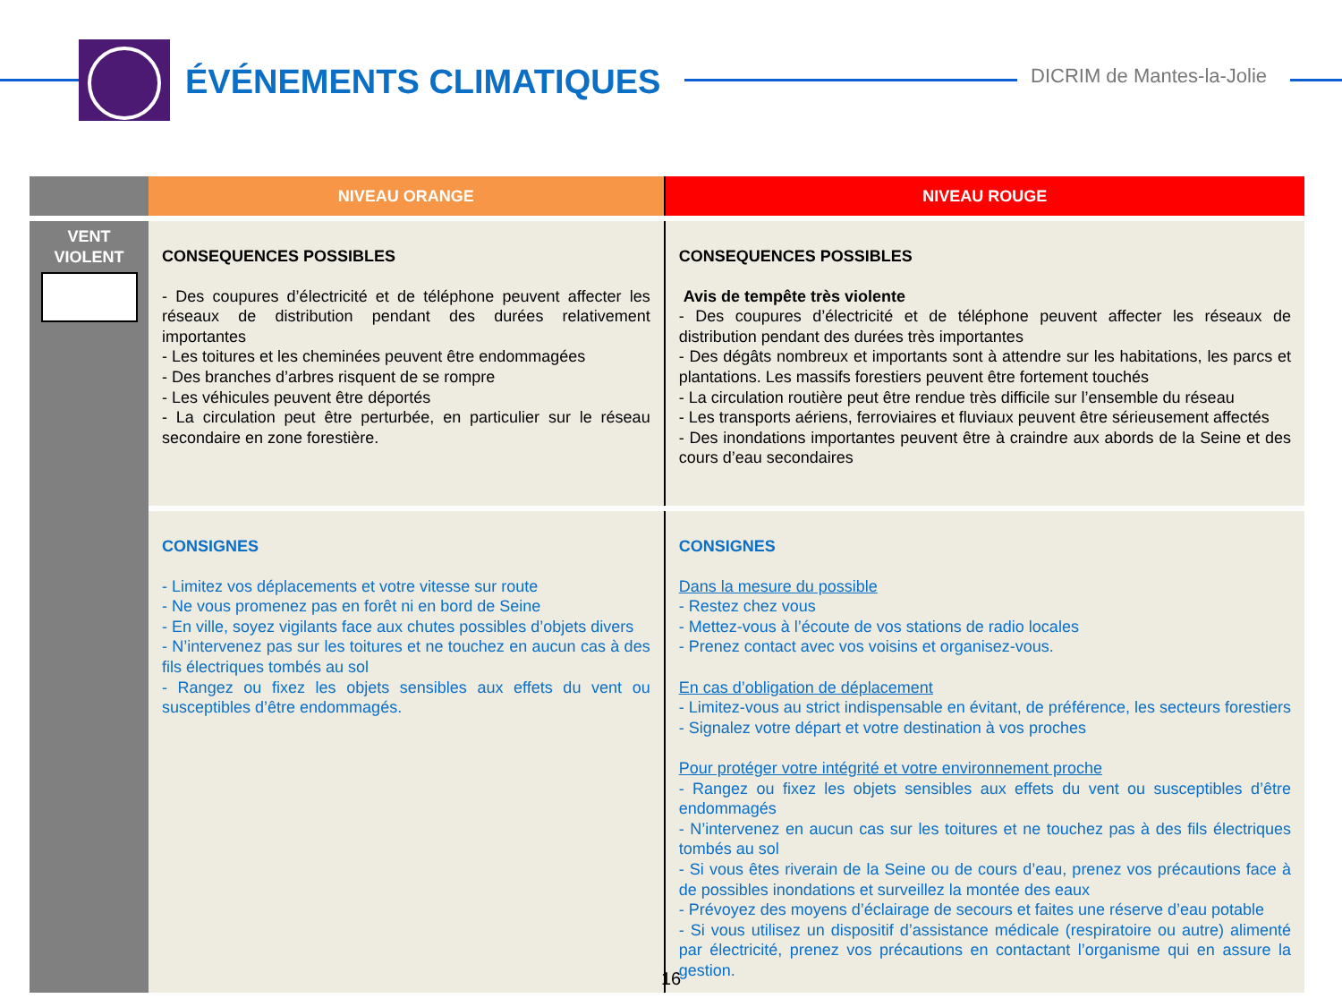ÉVÉNEMENTS CLIMATIQUES DICRIM de Mantes-la-Jolie
| | NIVEAU ORANGE | NIVEAU ROUGE |
| --- | --- | --- |
| VENT VIOLENT | CONSEQUENCES POSSIBLES - Des coupures d’électricité et de téléphone peuvent affecter les réseaux de distribution pendant des durées relativement importantes - Les toitures et les cheminées peuvent être endommagées - Des branches d’arbres risquent de se rompre - Les véhicules peuvent être déportés - La circulation peut être perturbée, en particulier sur le réseau secondaire en zone forestière. | CONSEQUENCES POSSIBLES Avis de tempête très violente - Des coupures d’électricité et de téléphone peuvent affecter les réseaux de distribution pendant des durées très importantes - Des dégâts nombreux et importants sont à attendre sur les habitations, les parcs et plantations. Les massifs forestiers peuvent être fortement touchés - La circulation routière peut être rendue très difficile sur l’ensemble du réseau - Les transports aériens, ferroviaires et fluviaux peuvent être sérieusement affectés - Des inondations importantes peuvent être à craindre aux abords de la Seine et des cours d’eau secondaires |
| | CONSIGNES - Limitez vos déplacements et votre vitesse sur route - Ne vous promenez pas en forêt ni en bord de Seine - En ville, soyez vigilants face aux chutes possibles d’objets divers - N’intervenez pas sur les toitures et ne touchez en aucun cas à des fils électriques tombés au sol - Rangez ou fixez les objets sensibles aux effets du vent ou susceptibles d’être endommagés. | CONSIGNES Dans la mesure du possible - Restez chez vous - Mettez-vous à l’écoute de vos stations de radio locales - Prenez contact avec vos voisins et organisez-vous. En cas d’obligation de déplacement - Limitez-vous au strict indispensable en évitant, de préférence, les secteurs forestiers - Signalez votre départ et votre destination à vos proches Pour protéger votre intégrité et votre environnement proche - Rangez ou fixez les objets sensibles aux effets du vent ou susceptibles d’être endommagés - N’intervenez en aucun cas sur les toitures et ne touchez pas à des fils électriques tombés au sol - Si vous êtes riverain de la Seine ou de cours d’eau, prenez vos précautions face à de possibles inondations et surveillez la montée des eaux - Prévoyez des moyens d’éclairage de secours et faites une réserve d’eau potable - Si vous utilisez un dispositif d’assistance médicale (respiratoire ou autre) alimenté par électricité, prenez vos précautions en contactant l’organisme qui en assure la gestion. |
16